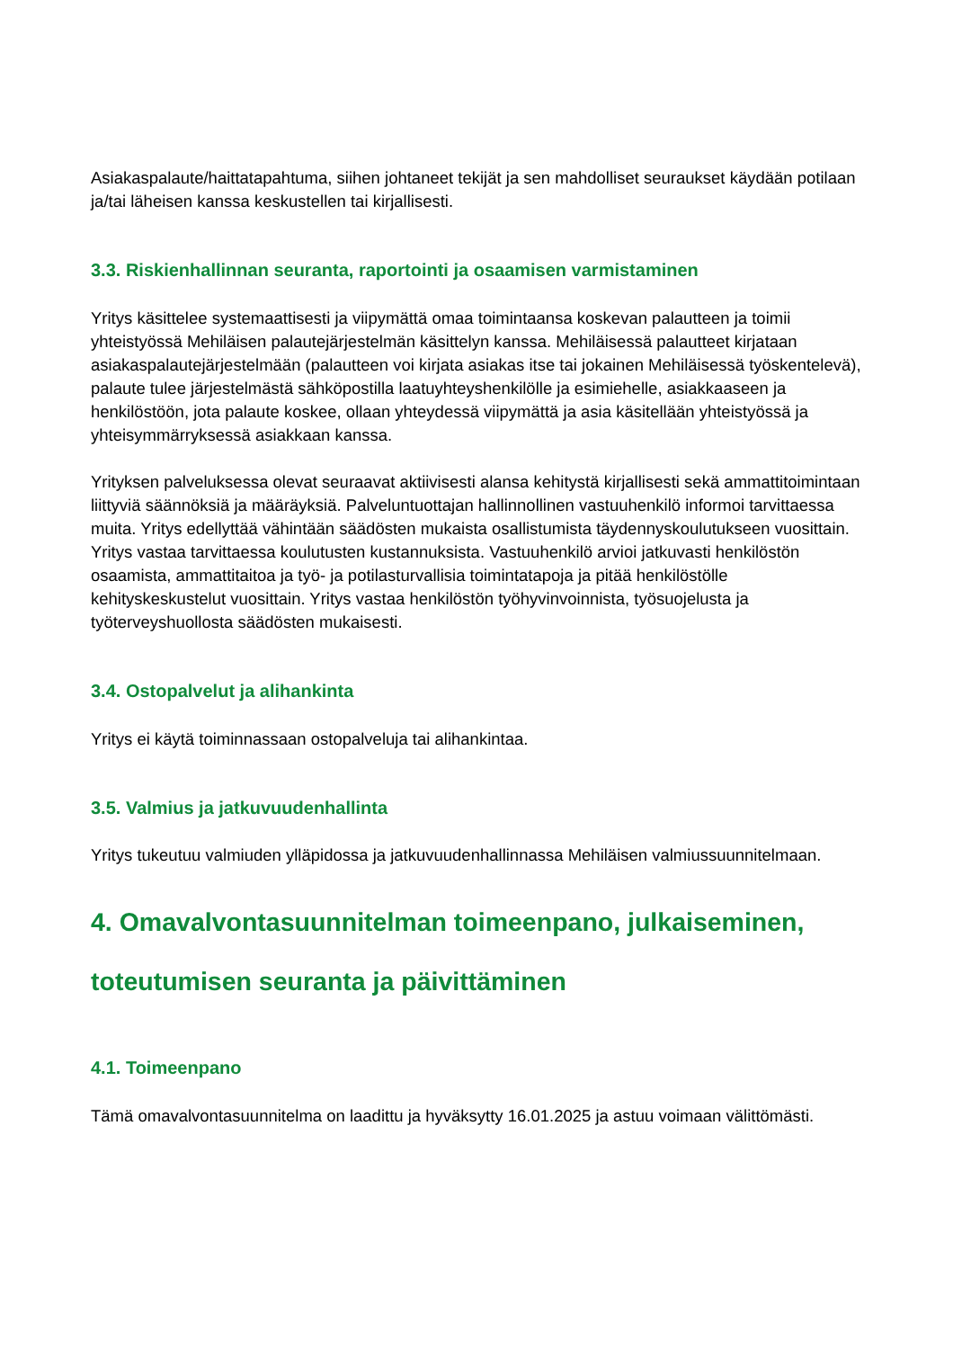Asiakaspalaute/haittatapahtuma, siihen johtaneet tekijät ja sen mahdolliset seuraukset käydään potilaan ja/tai läheisen kanssa keskustellen tai kirjallisesti.
3.3. Riskienhallinnan seuranta, raportointi ja osaamisen varmistaminen
Yritys käsittelee systemaattisesti ja viipymättä omaa toimintaansa koskevan palautteen ja toimii yhteistyössä Mehiläisen palautejärjestelmän käsittelyn kanssa. Mehiläisessä palautteet kirjataan asiakaspalautejärjestelmään (palautteen voi kirjata asiakas itse tai jokainen Mehiläisessä työskentelevä), palaute tulee järjestelmästä sähköpostilla laatuyhteyshenkilölle ja esimiehelle, asiakkaaseen ja henkilöstöön, jota palaute koskee, ollaan yhteydessä viipymättä ja asia käsitellään yhteistyössä ja yhteisymmärryksessä asiakkaan kanssa.
Yrityksen palveluksessa olevat seuraavat aktiivisesti alansa kehitystä kirjallisesti sekä ammattitoimintaan liittyviä säännöksiä ja määräyksiä. Palveluntuottajan hallinnollinen vastuuhenkilö informoi tarvittaessa muita. Yritys edellyttää vähintään säädösten mukaista osallistumista täydennyskoulutukseen vuosittain. Yritys vastaa tarvittaessa koulutusten kustannuksista. Vastuuhenkilö arvioi jatkuvasti henkilöstön osaamista, ammattitaitoa ja työ- ja potilasturvallisia toimintatapoja ja pitää henkilöstölle kehityskeskustelut vuosittain. Yritys vastaa henkilöstön työhyvinvoinnista, työsuojelusta ja työterveyshuollosta säädösten mukaisesti.
3.4. Ostopalvelut ja alihankinta
Yritys ei käytä toiminnassaan ostopalveluja tai alihankintaa.
3.5. Valmius ja jatkuvuudenhallinta
Yritys tukeutuu valmiuden ylläpidossa ja jatkuvuudenhallinnassa Mehiläisen valmiussuunnitelmaan.
4. Omavalvontasuunnitelman toimeenpano, julkaiseminen, toteutumisen seuranta ja päivittäminen
4.1. Toimeenpano
Tämä omavalvontasuunnitelma on laadittu ja hyväksytty 16.01.2025 ja astuu voimaan välittömästi.